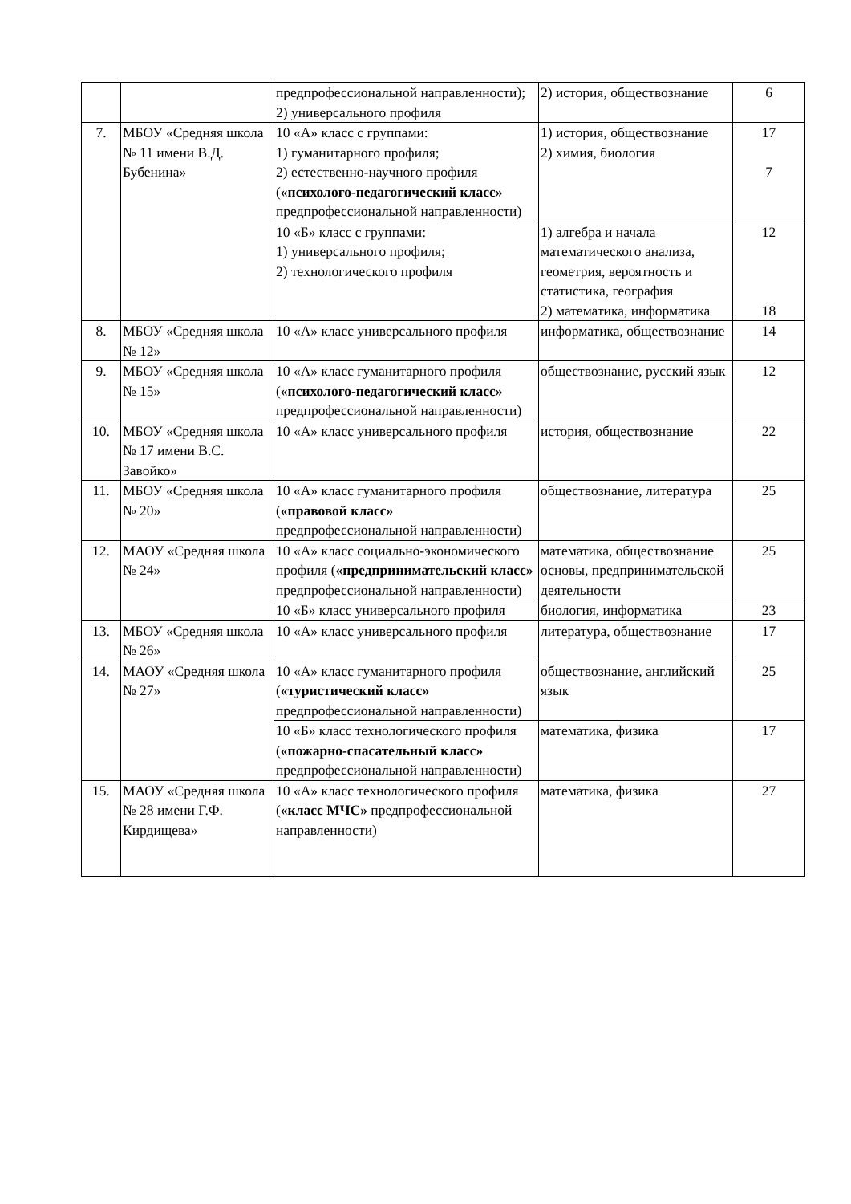| | | предпрофессиональной направленности); 2) универсального профиля | 2) история, обществознание | 6 |
| 7. | МБОУ «Средняя школа № 11 имени В.Д. Бубенина» | 10 «А» класс с группами: 1) гуманитарного профиля; 2) естественно-научного профиля ( «психолого-педагогический класс» предпрофессиональной направленности) | 1) история, обществознание 2) химия, биология | 17 7 |
| | | 10 «Б» класс с группами: 1) универсального профиля; 2) технологического профиля | 1) алгебра и начала математического анализа, геометрия, вероятность и статистика, география 2) математика, информатика | 12 18 |
| 8. | МБОУ «Средняя школа № 12» | 10 «А» класс универсального профиля | информатика, обществознание | 14 |
| 9. | МБОУ «Средняя школа № 15» | 10 «А» класс гуманитарного профиля ( «психолого-педагогический класс» предпрофессиональной направленности) | обществознание, русский язык | 12 |
| 10. | МБОУ «Средняя школа № 17 имени В.С. Завойко» | 10 «А» класс универсального профиля | история, обществознание | 22 |
| 11. | МБОУ «Средняя школа № 20» | 10 «А» класс гуманитарного профиля ( «правовой класс» предпрофессиональной направленности) | обществознание, литература | 25 |
| 12. | МАОУ «Средняя школа № 24» | 10 «А» класс социально-экономического профиля ( «предпринимательский класс» предпрофессиональной направленности) | математика, обществознание основы, предпринимательской деятельности | 25 |
| | | 10 «Б» класс универсального профиля | биология, информатика | 23 |
| 13. | МБОУ «Средняя школа № 26» | 10 «А» класс универсального профиля | литература, обществознание | 17 |
| 14. | МАОУ «Средняя школа № 27» | 10 «А» класс гуманитарного профиля ( «туристический класс» предпрофессиональной направленности) | обществознание, английский язык | 25 |
| | | 10 «Б» класс технологического профиля ( «пожарно-спасательный класс» предпрофессиональной направленности) | математика, физика | 17 |
| 15. | МАОУ «Средняя школа № 28 имени Г.Ф. Кирдищева» | 10 «А» класс технологического профиля ( «класс МЧС» предпрофессиональной направленности) | математика, физика | 27 |